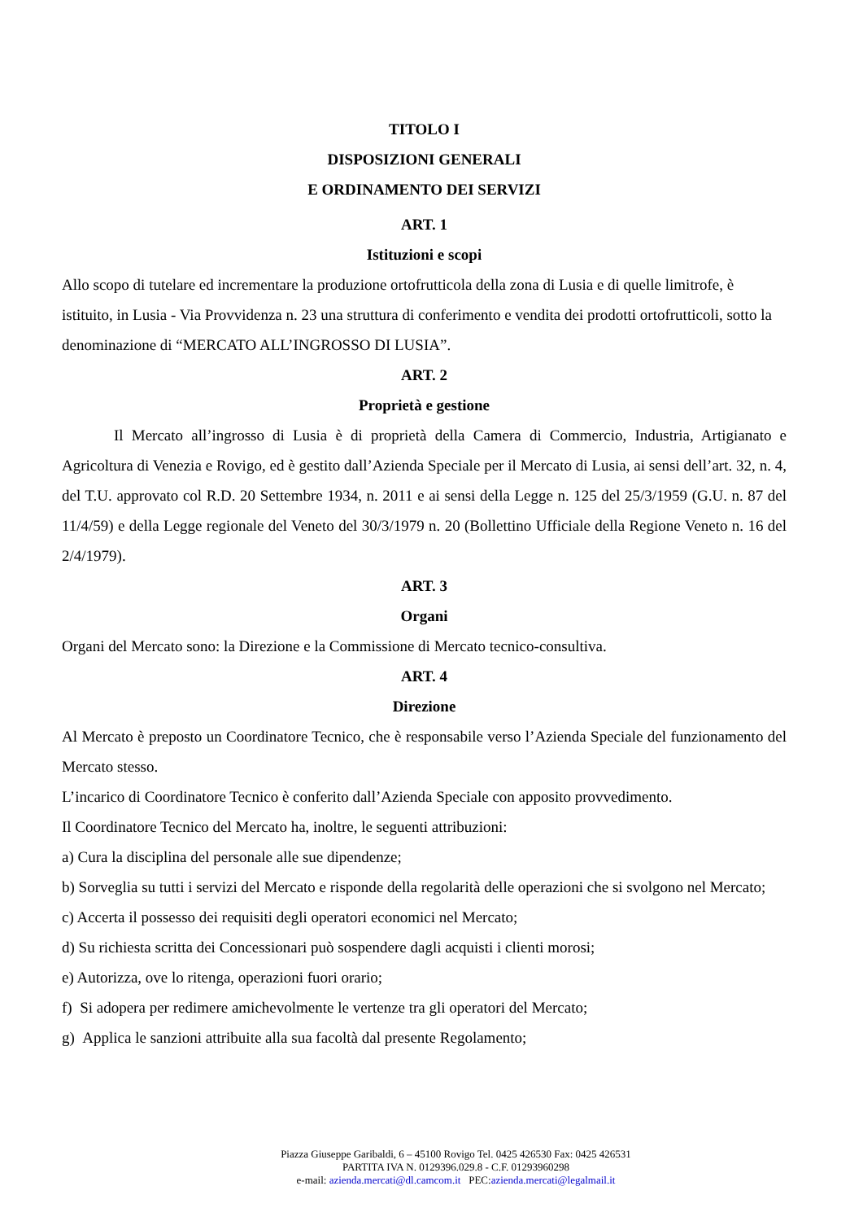TITOLO I
DISPOSIZIONI GENERALI
E ORDINAMENTO DEI SERVIZI
ART. 1
Istituzioni e scopi
Allo scopo di tutelare ed incrementare la produzione ortofrutticola della zona di Lusia e di quelle limitrofe, è istituito, in Lusia - Via Provvidenza n. 23 una struttura di conferimento e vendita dei prodotti ortofrutticoli, sotto la denominazione di “MERCATO ALL’INGROSSO DI LUSIA”.
ART. 2
Proprietà e gestione
Il Mercato all’ingrosso di Lusia è di proprietà della Camera di Commercio, Industria, Artigianato e Agricoltura di Venezia e Rovigo, ed è gestito dall’Azienda Speciale per il Mercato di Lusia, ai sensi dell’art. 32, n. 4, del T.U. approvato col R.D. 20 Settembre 1934, n. 2011 e ai sensi della Legge n. 125 del 25/3/1959 (G.U. n. 87 del 11/4/59) e della Legge regionale del Veneto del 30/3/1979 n. 20 (Bollettino Ufficiale della Regione Veneto n. 16 del 2/4/1979).
ART. 3
Organi
Organi del Mercato sono: la Direzione e la Commissione di Mercato tecnico-consultiva.
ART. 4
Direzione
Al Mercato è preposto un Coordinatore Tecnico, che è responsabile verso l’Azienda Speciale del funzionamento del Mercato stesso.
L’incarico di Coordinatore Tecnico è conferito dall’Azienda Speciale con apposito provvedimento.
Il Coordinatore Tecnico del Mercato ha, inoltre, le seguenti attribuzioni:
a) Cura la disciplina del personale alle sue dipendenze;
b) Sorveglia su tutti i servizi del Mercato e risponde della regolarità delle operazioni che si svolgono nel Mercato;
c) Accerta il possesso dei requisiti degli operatori economici nel Mercato;
d) Su richiesta scritta dei Concessionari può sospendere dagli acquisti i clienti morosi;
e) Autorizza, ove lo ritenga, operazioni fuori orario;
f) Si adopera per redimere amichevolmente le vertenze tra gli operatori del Mercato;
g) Applica le sanzioni attribuite alla sua facoltà dal presente Regolamento;
Piazza Giuseppe Garibaldi, 6 – 45100 Rovigo Tel. 0425 426530 Fax: 0425 426531
PARTITA IVA N. 0129396.029.8 - C.F. 01293960298
e-mail: azienda.mercati@dl.camcom.it PEC:azienda.mercati@legalmail.it